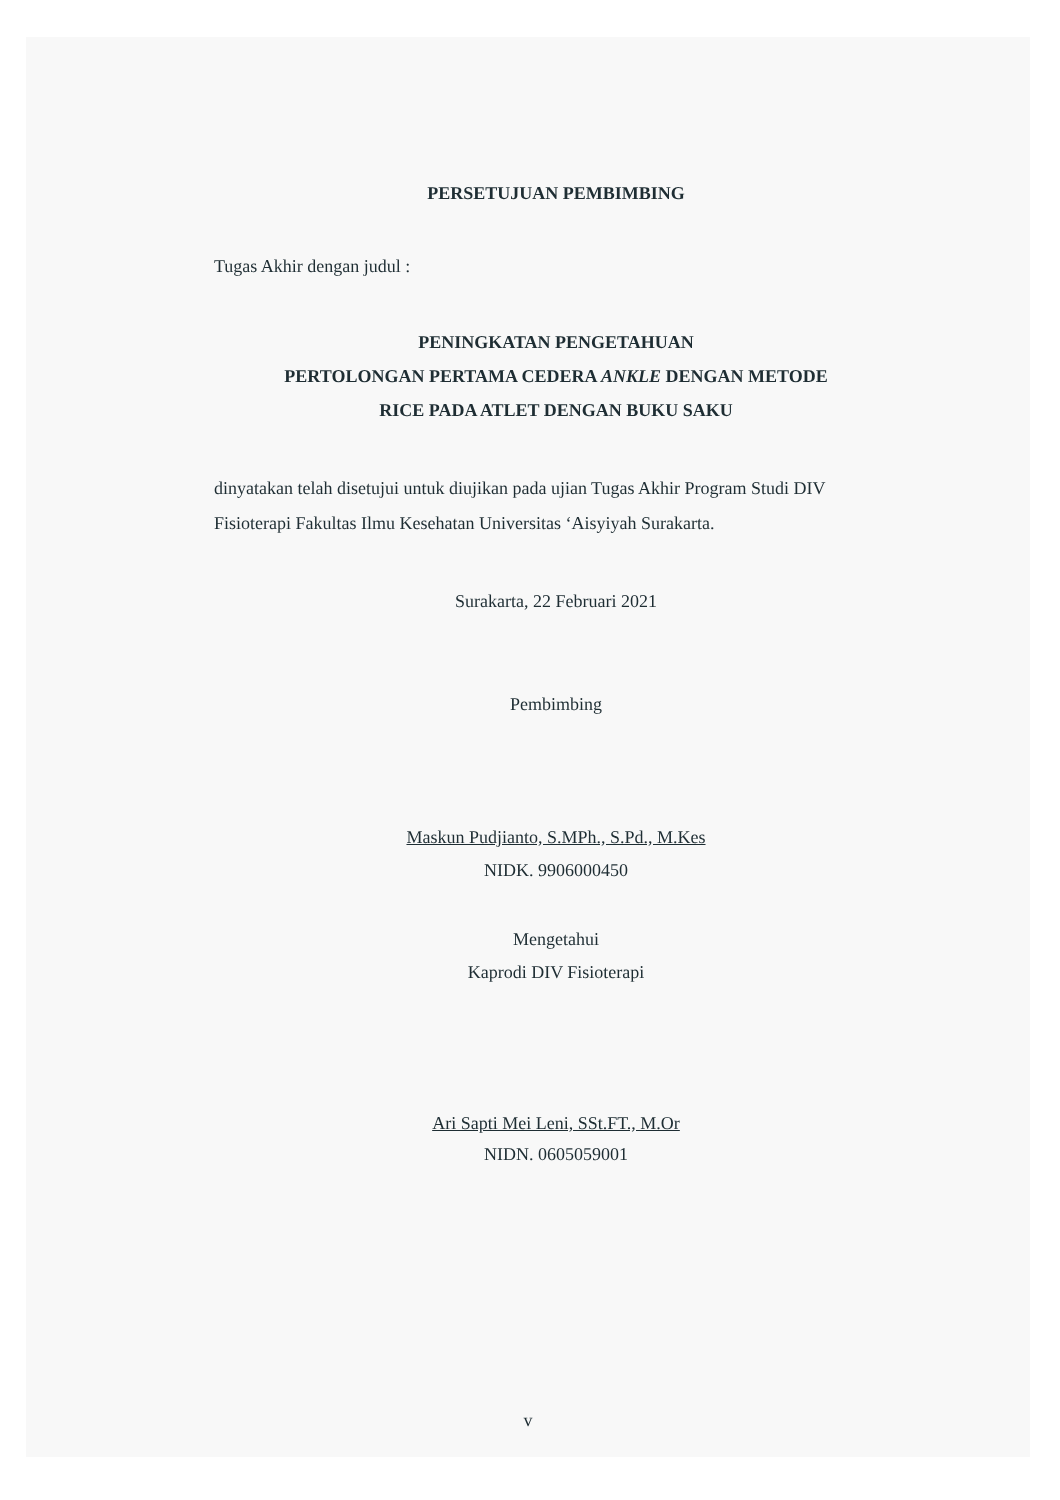PERSETUJUAN PEMBIMBING
Tugas Akhir dengan judul :
PENINGKATAN PENGETAHUAN
PERTOLONGAN PERTAMA CEDERA ANKLE DENGAN METODE
RICE PADA ATLET DENGAN BUKU SAKU
dinyatakan telah disetujui untuk diujikan pada ujian Tugas Akhir Program Studi DIV Fisioterapi Fakultas Ilmu Kesehatan Universitas ‘Aisyiyah Surakarta.
Surakarta, 22 Februari 2021
Pembimbing
Maskun Pudjianto, S.MPh., S.Pd., M.Kes
NIDK. 9906000450
Mengetahui
Kaprodi DIV Fisioterapi
Ari Sapti Mei Leni, SSt.FT., M.Or
NIDN. 0605059001
v